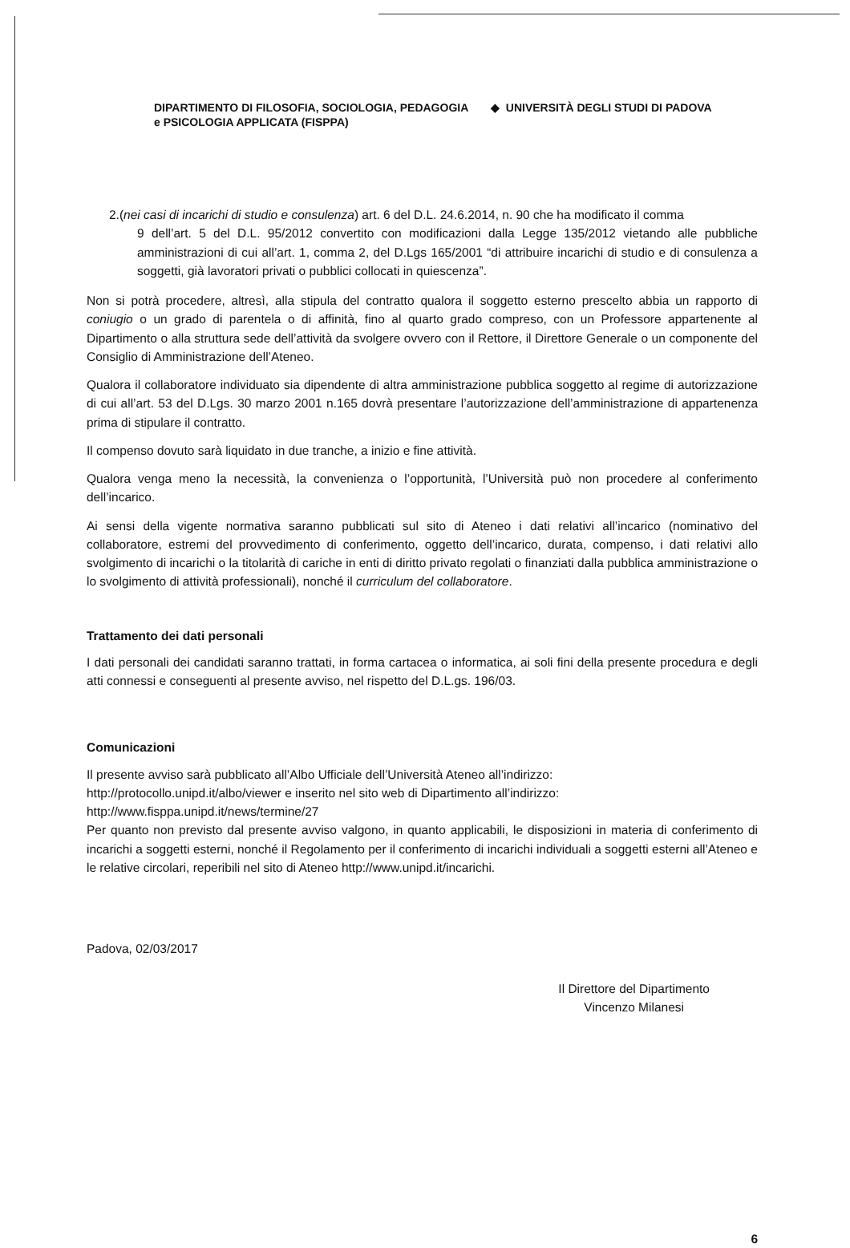DIPARTIMENTO DI FILOSOFIA, SOCIOLOGIA, PEDAGOGIA
e PSICOLOGIA APPLICATA (FISPPA)
◆ UNIVERSITÀ DEGLI STUDI DI PADOVA
2.(nei casi di incarichi di studio e consulenza) art. 6 del D.L. 24.6.2014, n. 90 che ha modificato il comma
9 dell’art. 5 del D.L. 95/2012 convertito con modificazioni dalla Legge 135/2012 vietando alle pubbliche amministrazioni di cui all’art. 1, comma 2, del D.Lgs 165/2001 “di attribuire incarichi di studio e di consulenza a soggetti, già lavoratori privati o pubblici collocati in quiescenza”.
Non si potrà procedere, altresì, alla stipula del contratto qualora il soggetto esterno prescelto abbia un rapporto di coniugio o un grado di parentela o di affinità, fino al quarto grado compreso, con un Professore appartenente al Dipartimento o alla struttura sede dell’attività da svolgere ovvero con il Rettore, il Direttore Generale o un componente del Consiglio di Amministrazione dell’Ateneo.
Qualora il collaboratore individuato sia dipendente di altra amministrazione pubblica soggetto al regime di autorizzazione di cui all’art. 53 del D.Lgs. 30 marzo 2001 n.165 dovrà presentare l’autorizzazione dell’amministrazione di appartenenza prima di stipulare il contratto.
Il compenso dovuto sarà liquidato in due tranche, a inizio e fine attività.
Qualora venga meno la necessità, la convenienza o l’opportunità, l’Università può non procedere al conferimento dell’incarico.
Ai sensi della vigente normativa saranno pubblicati sul sito di Ateneo i dati relativi all’incarico (nominativo del collaboratore, estremi del provvedimento di conferimento, oggetto dell’incarico, durata, compenso, i dati relativi allo svolgimento di incarichi o la titolarità di cariche in enti di diritto privato regolati o finanziati dalla pubblica amministrazione o lo svolgimento di attività professionali), nonché il curriculum del collaboratore.
Trattamento dei dati personali
I dati personali dei candidati saranno trattati, in forma cartacea o informatica, ai soli fini della presente procedura e degli atti connessi e conseguenti al presente avviso, nel rispetto del D.L.gs. 196/03.
Comunicazioni
Il presente avviso sarà pubblicato all’Albo Ufficiale dell’Università Ateneo all’indirizzo:
http://protocollo.unipd.it/albo/viewer e inserito nel sito web di Dipartimento all’indirizzo:
http://www.fisppa.unipd.it/news/termine/27
Per quanto non previsto dal presente avviso valgono, in quanto applicabili, le disposizioni in materia di conferimento di incarichi a soggetti esterni, nonché il Regolamento per il conferimento di incarichi individuali a soggetti esterni all’Ateneo e le relative circolari, reperibili nel sito di Ateneo http://www.unipd.it/incarichi.
Padova, 02/03/2017
Il Direttore del Dipartimento
Vincenzo Milanesi
6